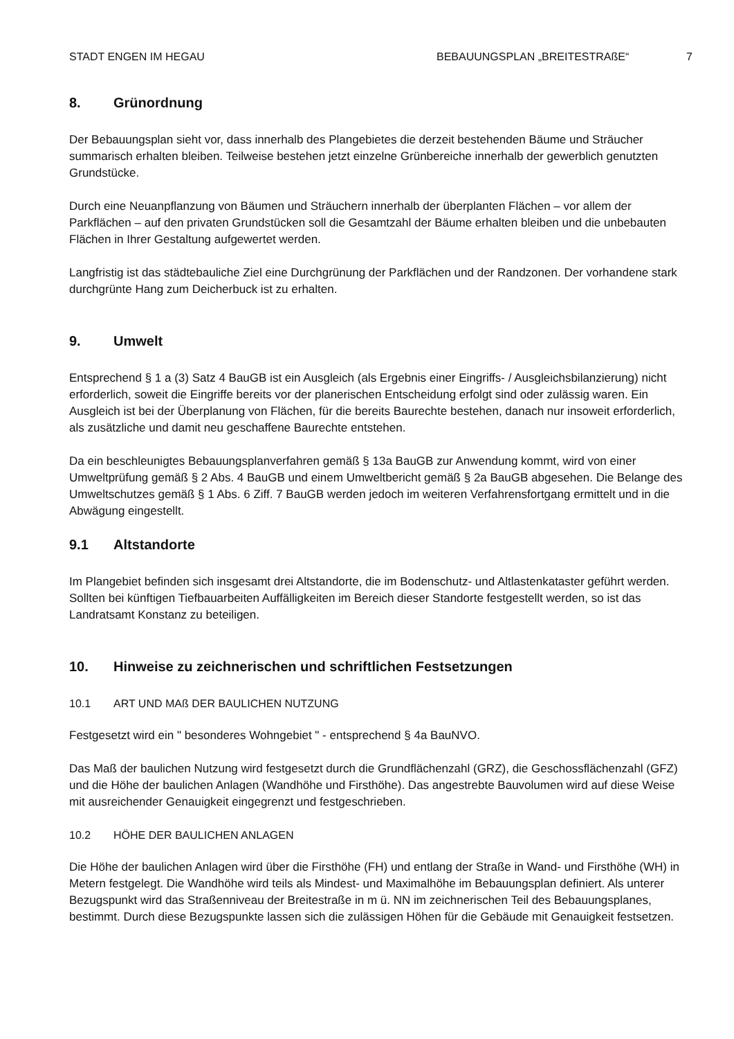STADT ENGEN IM HEGAU BEBAUUNGSPLAN „BREITESTRAßE“7
8. Grünordnung
Der Bebauungsplan sieht vor, dass innerhalb des Plangebietes die derzeit bestehenden Bäume und Sträucher summarisch erhalten bleiben. Teilweise bestehen jetzt einzelne Grünbereiche innerhalb der gewerblich genutzten Grundstücke.
Durch eine Neuanpflanzung von Bäumen und Sträuchern innerhalb der überplanten Flächen – vor allem der Parkflächen – auf den privaten Grundstücken soll die Gesamtzahl der Bäume erhalten bleiben und die unbebauten Flächen in Ihrer Gestaltung aufgewertet werden.
Langfristig ist das städtebauliche Ziel eine Durchgrünung der Parkflächen und der Randzonen. Der vorhandene stark durchgrünte Hang zum Deicherbuck ist zu erhalten.
9. Umwelt
Entsprechend § 1 a (3) Satz 4 BauGB ist ein Ausgleich (als Ergebnis einer Eingriffs- / Ausgleichsbilanzierung) nicht erforderlich, soweit die Eingriffe bereits vor der planerischen Entscheidung erfolgt sind oder zulässig waren. Ein Ausgleich ist bei der Überplanung von Flächen, für die bereits Baurechte bestehen, danach nur insoweit erforderlich, als zusätzliche und damit neu geschaffene Baurechte entstehen.
Da ein beschleunigtes Bebauungsplanverfahren gemäß § 13a BauGB zur Anwendung kommt, wird von einer Umweltprüfung gemäß § 2 Abs. 4 BauGB und einem Umweltbericht gemäß § 2a BauGB abgesehen. Die Belange des Umweltschutzes gemäß § 1 Abs. 6 Ziff. 7 BauGB werden jedoch im weiteren Verfahrensfortgang ermittelt und in die Abwägung eingestellt.
9.1 Altstandorte
Im Plangebiet befinden sich insgesamt drei Altstandorte, die im Bodenschutz- und Altlastenkataster geführt werden. Sollten bei künftigen Tiefbauarbeiten Auffälligkeiten im Bereich dieser Standorte festgestellt werden, so ist das Landratsamt Konstanz zu beteiligen.
10. Hinweise zu zeichnerischen und schriftlichen Festsetzungen
10.1 ART UND MAß DER BAULICHEN NUTZUNG
Festgesetzt wird ein " besonderes Wohngebiet " - entsprechend § 4a BauNVO.
Das Maß der baulichen Nutzung wird festgesetzt durch die Grundflächenzahl (GRZ), die Geschossflächenzahl (GFZ) und die Höhe der baulichen Anlagen (Wandhöhe und Firsthöhe). Das angestrebte Bauvolumen wird auf diese Weise mit ausreichender Genauigkeit eingegrenzt und festgeschrieben.
10.2 HÖHE DER BAULICHEN ANLAGEN
Die Höhe der baulichen Anlagen wird über die Firsthöhe (FH) und entlang der Straße in Wand- und Firsthöhe (WH) in Metern festgelegt. Die Wandhöhe wird teils als Mindest- und Maximalhöhe im Bebauungsplan definiert. Als unterer Bezugspunkt wird das Straßenniveau der Breitestraße in m ü. NN im zeichnerischen Teil des Bebauungsplanes, bestimmt. Durch diese Bezugspunkte lassen sich die zulässigen Höhen für die Gebäude mit Genauigkeit festsetzen.